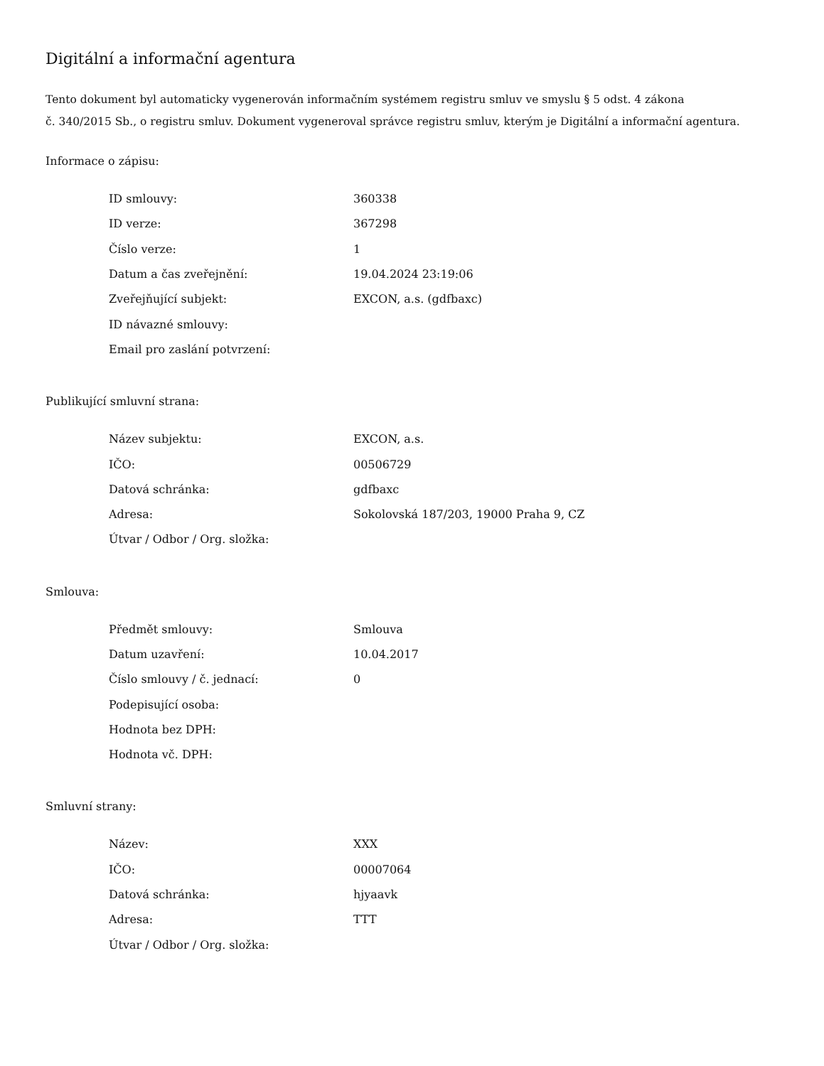Digitální a informační agentura
Tento dokument byl automaticky vygenerován informačním systémem registru smluv ve smyslu § 5 odst. 4 zákona
č. 340/2015 Sb., o registru smluv. Dokument vygeneroval správce registru smluv, kterým je Digitální a informační agentura.
Informace o zápisu:
| ID smlouvy: | 360338 |
| ID verze: | 367298 |
| Číslo verze: | 1 |
| Datum a čas zveřejnění: | 19.04.2024 23:19:06 |
| Zveřejňující subjekt: | EXCON, a.s. (gdfbaxc) |
| ID návazné smlouvy: | |
| Email pro zaslání potvrzení: | |
Publikující smluvní strana:
| Název subjektu: | EXCON, a.s. |
| IČO: | 00506729 |
| Datová schránka: | gdfbaxc |
| Adresa: | Sokolovská 187/203, 19000 Praha 9, CZ |
| Útvar / Odbor / Org. složka: | |
Smlouva:
| Předmět smlouvy: | Smlouva |
| Datum uzavření: | 10.04.2017 |
| Číslo smlouvy / č. jednací: | 0 |
| Podepisující osoba: | |
| Hodnota bez DPH: | |
| Hodnota vč. DPH: | |
Smluvní strany:
| Název: | XXX |
| IČO: | 00007064 |
| Datová schránka: | hjyaavk |
| Adresa: | TTT |
| Útvar / Odbor / Org. složka: | |